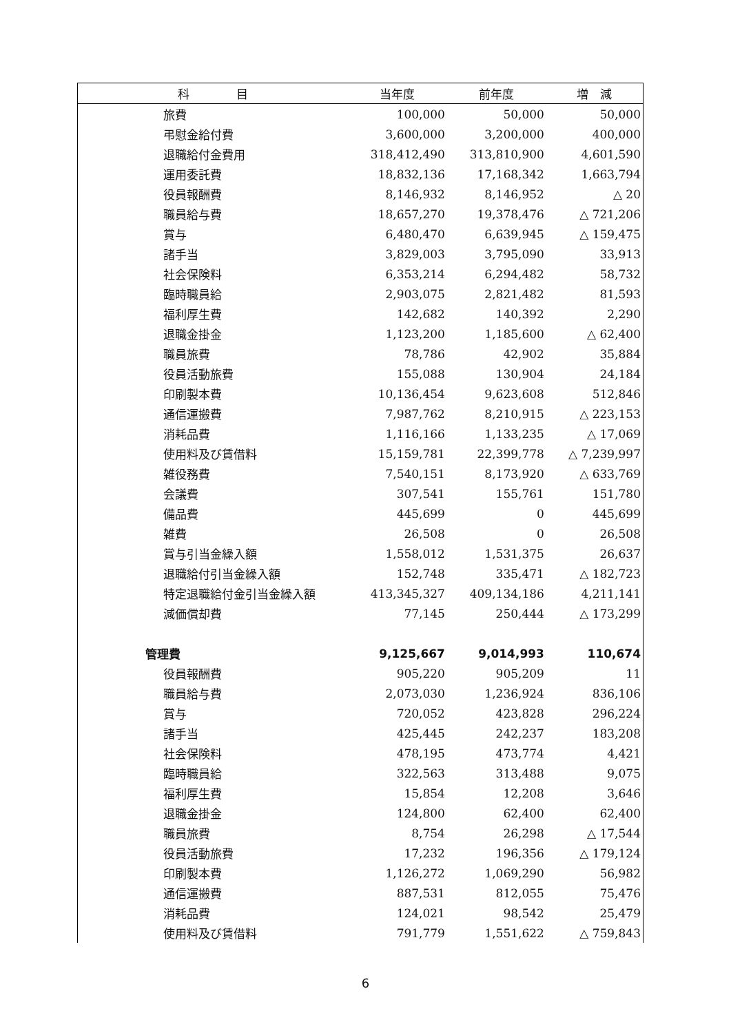| 科 目 | 当年度 | 前年度 | 増 減 |
| --- | --- | --- | --- |
| 旅費 | 100,000 | 50,000 | 50,000 |
| 弔慰金給付費 | 3,600,000 | 3,200,000 | 400,000 |
| 退職給付金費用 | 318,412,490 | 313,810,900 | 4,601,590 |
| 運用委託費 | 18,832,136 | 17,168,342 | 1,663,794 |
| 役員報酬費 | 8,146,932 | 8,146,952 | △ 20 |
| 職員給与費 | 18,657,270 | 19,378,476 | △ 721,206 |
| 賞与 | 6,480,470 | 6,639,945 | △ 159,475 |
| 諸手当 | 3,829,003 | 3,795,090 | 33,913 |
| 社会保険料 | 6,353,214 | 6,294,482 | 58,732 |
| 臨時職員給 | 2,903,075 | 2,821,482 | 81,593 |
| 福利厚生費 | 142,682 | 140,392 | 2,290 |
| 退職金掛金 | 1,123,200 | 1,185,600 | △ 62,400 |
| 職員旅費 | 78,786 | 42,902 | 35,884 |
| 役員活動旅費 | 155,088 | 130,904 | 24,184 |
| 印刷製本費 | 10,136,454 | 9,623,608 | 512,846 |
| 通信運搬費 | 7,987,762 | 8,210,915 | △ 223,153 |
| 消耗品費 | 1,116,166 | 1,133,235 | △ 17,069 |
| 使用料及び賃借料 | 15,159,781 | 22,399,778 | △ 7,239,997 |
| 雑役務費 | 7,540,151 | 8,173,920 | △ 633,769 |
| 会議費 | 307,541 | 155,761 | 151,780 |
| 備品費 | 445,699 | 0 | 445,699 |
| 雑費 | 26,508 | 0 | 26,508 |
| 賞与引当金繰入額 | 1,558,012 | 1,531,375 | 26,637 |
| 退職給付引当金繰入額 | 152,748 | 335,471 | △ 182,723 |
| 特定退職給付金引当金繰入額 | 413,345,327 | 409,134,186 | 4,211,141 |
| 減価償却費 | 77,145 | 250,444 | △ 173,299 |
| 管理費 | 9,125,667 | 9,014,993 | 110,674 |
| 役員報酬費 | 905,220 | 905,209 | 11 |
| 職員給与費 | 2,073,030 | 1,236,924 | 836,106 |
| 賞与 | 720,052 | 423,828 | 296,224 |
| 諸手当 | 425,445 | 242,237 | 183,208 |
| 社会保険料 | 478,195 | 473,774 | 4,421 |
| 臨時職員給 | 322,563 | 313,488 | 9,075 |
| 福利厚生費 | 15,854 | 12,208 | 3,646 |
| 退職金掛金 | 124,800 | 62,400 | 62,400 |
| 職員旅費 | 8,754 | 26,298 | △ 17,544 |
| 役員活動旅費 | 17,232 | 196,356 | △ 179,124 |
| 印刷製本費 | 1,126,272 | 1,069,290 | 56,982 |
| 通信運搬費 | 887,531 | 812,055 | 75,476 |
| 消耗品費 | 124,021 | 98,542 | 25,479 |
| 使用料及び賃借料 | 791,779 | 1,551,622 | △ 759,843 |
6